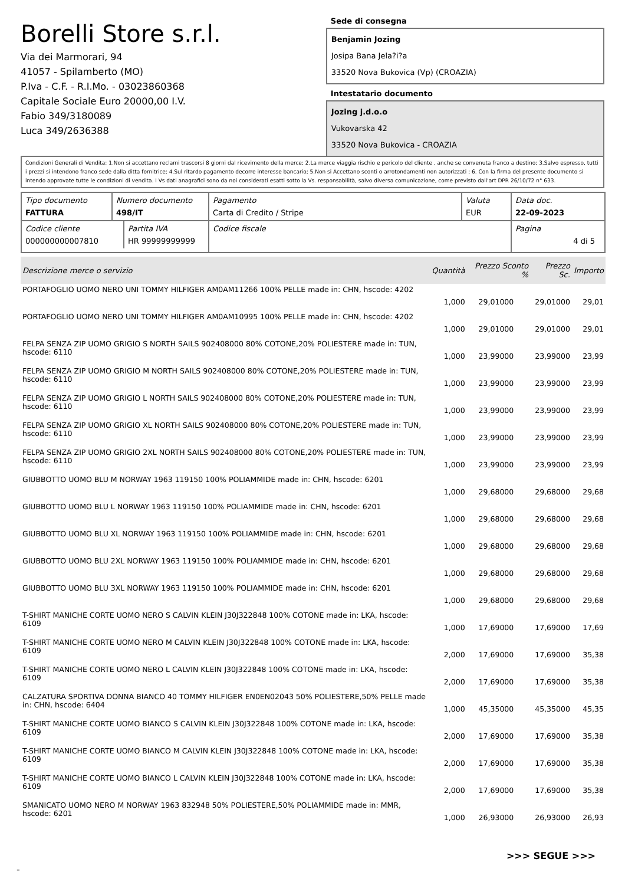Borelli Store s.r.l.
Via dei Marmorari, 94
41057 - Spilamberto (MO)
P.Iva - C.F. - R.I.Mo. - 03023860368
Capitale Sociale Euro 20000,00 I.V.
Fabio 349/3180089
Luca 349/2636388
Sede di consegna
Benjamin Jozing
Josipa Bana Jela?i?a
33520 Nova Bukovica (Vp) (CROAZIA)
Intestatario documento
Jozing j.d.o.o
Vukovarska 42
33520 Nova Bukovica - CROAZIA
Condizioni Generali di Vendita: 1.Non si accettano reclami trascorsi 8 giorni dal ricevimento della merce; 2.La merce viaggia rischio e pericolo del cliente , anche se convenuta franco a destino; 3.Salvo espresso, tutti i prezzi si intendono franco sede dalla ditta fornitrice; 4.Sul ritardo pagamento decorre interesse bancario; 5.Non si Accettano sconti o arrotondamenti non autorizzati ; 6. Con la firma del presente documento si intendo approvate tutte le condizioni di vendita. I Vs dati anagrafici sono da noi considerati esatti sotto la Vs. responsabilità, salvo diversa comunicazione, come previsto dall'art DPR 26/10/72 n° 633.
| Tipo documento FATTURA | Numero documento 498/IT | Pagamento Carta di Credito / Stripe | Valuta EUR | Data doc. 22-09-2023 |
| / Codice cliente 000000000007810 / Partita IVA HR 99999999999 / | | Codice fiscale | | Pagina 4 di 5 |
| Descrizione merce o servizio | Quantità | Prezzo Sconto % | Prezzo Sc. | Importo |
| --- | --- | --- | --- | --- |
| PORTAFOGLIO UOMO NERO UNI TOMMY HILFIGER AM0AM11266 100% PELLE made in: CHN, hscode: 4202 | 1,000 | 29,01000 | 29,01000 | 29,01 |
| PORTAFOGLIO UOMO NERO UNI TOMMY HILFIGER AM0AM10995 100% PELLE made in: CHN, hscode: 4202 | 1,000 | 29,01000 | 29,01000 | 29,01 |
| FELPA SENZA ZIP UOMO GRIGIO S NORTH SAILS 902408000 80% COTONE,20% POLIESTERE made in: TUN, hscode: 6110 | 1,000 | 23,99000 | 23,99000 | 23,99 |
| FELPA SENZA ZIP UOMO GRIGIO M NORTH SAILS 902408000 80% COTONE,20% POLIESTERE made in: TUN, hscode: 6110 | 1,000 | 23,99000 | 23,99000 | 23,99 |
| FELPA SENZA ZIP UOMO GRIGIO L NORTH SAILS 902408000 80% COTONE,20% POLIESTERE made in: TUN, hscode: 6110 | 1,000 | 23,99000 | 23,99000 | 23,99 |
| FELPA SENZA ZIP UOMO GRIGIO XL NORTH SAILS 902408000 80% COTONE,20% POLIESTERE made in: TUN, hscode: 6110 | 1,000 | 23,99000 | 23,99000 | 23,99 |
| FELPA SENZA ZIP UOMO GRIGIO 2XL NORTH SAILS 902408000 80% COTONE,20% POLIESTERE made in: TUN, hscode: 6110 | 1,000 | 23,99000 | 23,99000 | 23,99 |
| GIUBBOTTO UOMO BLU M NORWAY 1963 119150 100% POLIAMMIDE made in: CHN, hscode: 6201 | 1,000 | 29,68000 | 29,68000 | 29,68 |
| GIUBBOTTO UOMO BLU L NORWAY 1963 119150 100% POLIAMMIDE made in: CHN, hscode: 6201 | 1,000 | 29,68000 | 29,68000 | 29,68 |
| GIUBBOTTO UOMO BLU XL NORWAY 1963 119150 100% POLIAMMIDE made in: CHN, hscode: 6201 | 1,000 | 29,68000 | 29,68000 | 29,68 |
| GIUBBOTTO UOMO BLU 2XL NORWAY 1963 119150 100% POLIAMMIDE made in: CHN, hscode: 6201 | 1,000 | 29,68000 | 29,68000 | 29,68 |
| GIUBBOTTO UOMO BLU 3XL NORWAY 1963 119150 100% POLIAMMIDE made in: CHN, hscode: 6201 | 1,000 | 29,68000 | 29,68000 | 29,68 |
| T-SHIRT MANICHE CORTE UOMO NERO S CALVIN KLEIN J30J322848 100% COTONE made in: LKA, hscode: 6109 | 1,000 | 17,69000 | 17,69000 | 17,69 |
| T-SHIRT MANICHE CORTE UOMO NERO M CALVIN KLEIN J30J322848 100% COTONE made in: LKA, hscode: 6109 | 2,000 | 17,69000 | 17,69000 | 35,38 |
| T-SHIRT MANICHE CORTE UOMO NERO L CALVIN KLEIN J30J322848 100% COTONE made in: LKA, hscode: 6109 | 2,000 | 17,69000 | 17,69000 | 35,38 |
| CALZATURA SPORTIVA DONNA BIANCO 40 TOMMY HILFIGER EN0EN02043 50% POLIESTERE,50% PELLE made in: CHN, hscode: 6404 | 1,000 | 45,35000 | 45,35000 | 45,35 |
| T-SHIRT MANICHE CORTE UOMO BIANCO S CALVIN KLEIN J30J322848 100% COTONE made in: LKA, hscode: 6109 | 2,000 | 17,69000 | 17,69000 | 35,38 |
| T-SHIRT MANICHE CORTE UOMO BIANCO M CALVIN KLEIN J30J322848 100% COTONE made in: LKA, hscode: 6109 | 2,000 | 17,69000 | 17,69000 | 35,38 |
| T-SHIRT MANICHE CORTE UOMO BIANCO L CALVIN KLEIN J30J322848 100% COTONE made in: LKA, hscode: 6109 | 2,000 | 17,69000 | 17,69000 | 35,38 |
| SMANICATO UOMO NERO M NORWAY 1963 832948 50% POLIESTERE,50% POLIAMMIDE made in: MMR, hscode: 6201 | 1,000 | 26,93000 | 26,93000 | 26,93 |
>>> SEGUE >>>
-